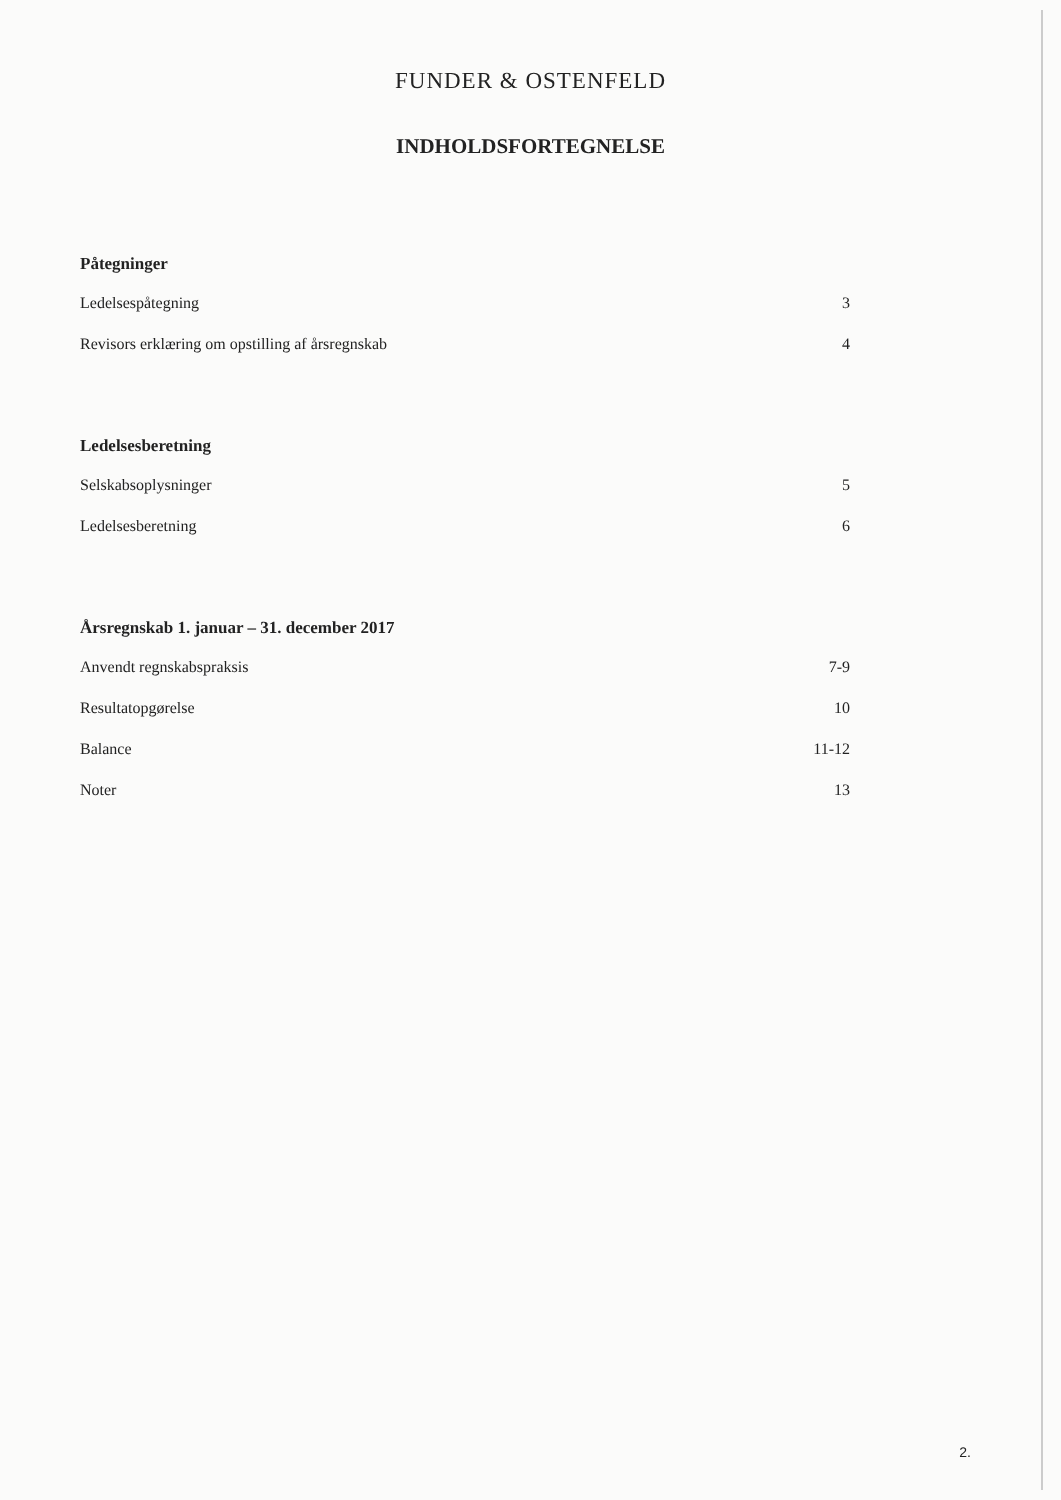FUNDER & OSTENFELD
INDHOLDSFORTEGNELSE
Påtegninger
Ledelsespåtegning 3
Revisors erklæring om opstilling af årsregnskab 4
Ledelsesberetning
Selskabsoplysninger 5
Ledelsesberetning 6
Årsregnskab 1. januar – 31. december 2017
Anvendt regnskabspraksis 7-9
Resultatopgørelse 10
Balance 11-12
Noter 13
2.